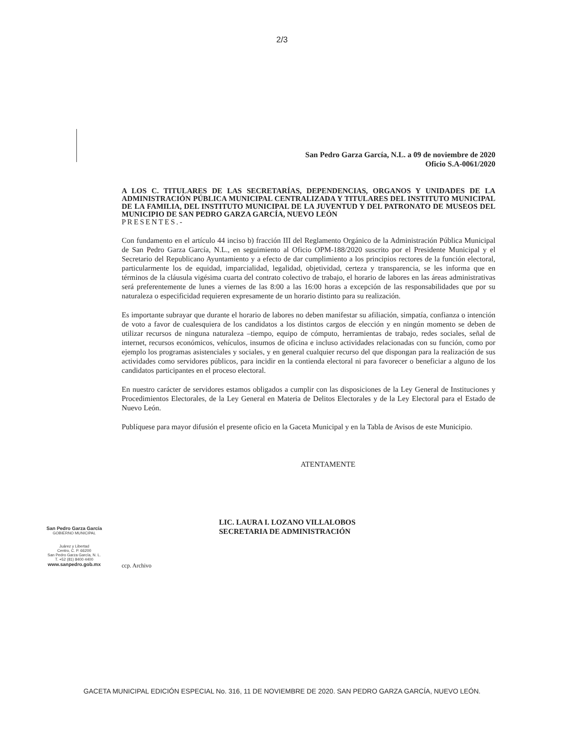2/3
San Pedro Garza García, N.L. a 09 de noviembre de 2020
Oficio S.A-0061/2020
A LOS C. TITULARES DE LAS SECRETARÍAS, DEPENDENCIAS, ORGANOS Y UNIDADES DE LA ADMINISTRACIÓN PÚBLICA MUNICIPAL CENTRALIZADA Y TITULARES DEL INSTITUTO MUNICIPAL DE LA FAMILIA, DEL INSTITUTO MUNICIPAL DE LA JUVENTUD Y DEL PATRONATO DE MUSEOS DEL MUNICIPIO DE SAN PEDRO GARZA GARCÍA, NUEVO LEÓN
PRESENTES.-
Con fundamento en el artículo 44 inciso b) fracción III del Reglamento Orgánico de la Administración Pública Municipal de San Pedro Garza García, N.L., en seguimiento al Oficio OPM-188/2020 suscrito por el Presidente Municipal y el Secretario del Republicano Ayuntamiento y a efecto de dar cumplimiento a los principios rectores de la función electoral, particularmente los de equidad, imparcialidad, legalidad, objetividad, certeza y transparencia, se les informa que en términos de la cláusula vigésima cuarta del contrato colectivo de trabajo, el horario de labores en las áreas administrativas será preferentemente de lunes a viernes de las 8:00 a las 16:00 horas a excepción de las responsabilidades que por su naturaleza o especificidad requieren expresamente de un horario distinto para su realización.
Es importante subrayar que durante el horario de labores no deben manifestar su afiliación, simpatía, confianza o intención de voto a favor de cualesquiera de los candidatos a los distintos cargos de elección y en ningún momento se deben de utilizar recursos de ninguna naturaleza –tiempo, equipo de cómputo, herramientas de trabajo, redes sociales, señal de internet, recursos económicos, vehículos, insumos de oficina e incluso actividades relacionadas con su función, como por ejemplo los programas asistenciales y sociales, y en general cualquier recurso del que dispongan para la realización de sus actividades como servidores públicos, para incidir en la contienda electoral ni para favorecer o beneficiar a alguno de los candidatos participantes en el proceso electoral.
En nuestro carácter de servidores estamos obligados a cumplir con las disposiciones de la Ley General de Instituciones y Procedimientos Electorales, de la Ley General en Materia de Delitos Electorales y de la Ley Electoral para el Estado de Nuevo León.
Publíquese para mayor difusión el presente oficio en la Gaceta Municipal y en la Tabla de Avisos de este Municipio.
ATENTAMENTE
LIC. LAURA I. LOZANO VILLALOBOS
SECRETARIA DE ADMINISTRACIÓN
ccp. Archivo
San Pedro Garza García
GOBIERNO MUNICIPAL
Juárez y Libertad
Centro, C. P. 66200
San Pedro Garza García, N. L.
T. +52 (81) 8400 4400
www.sanpedro.gob.mx
GACETA MUNICIPAL EDICIÓN ESPECIAL No. 316, 11 DE NOVIEMBRE DE 2020. SAN PEDRO GARZA GARCÍA, NUEVO LEÓN.